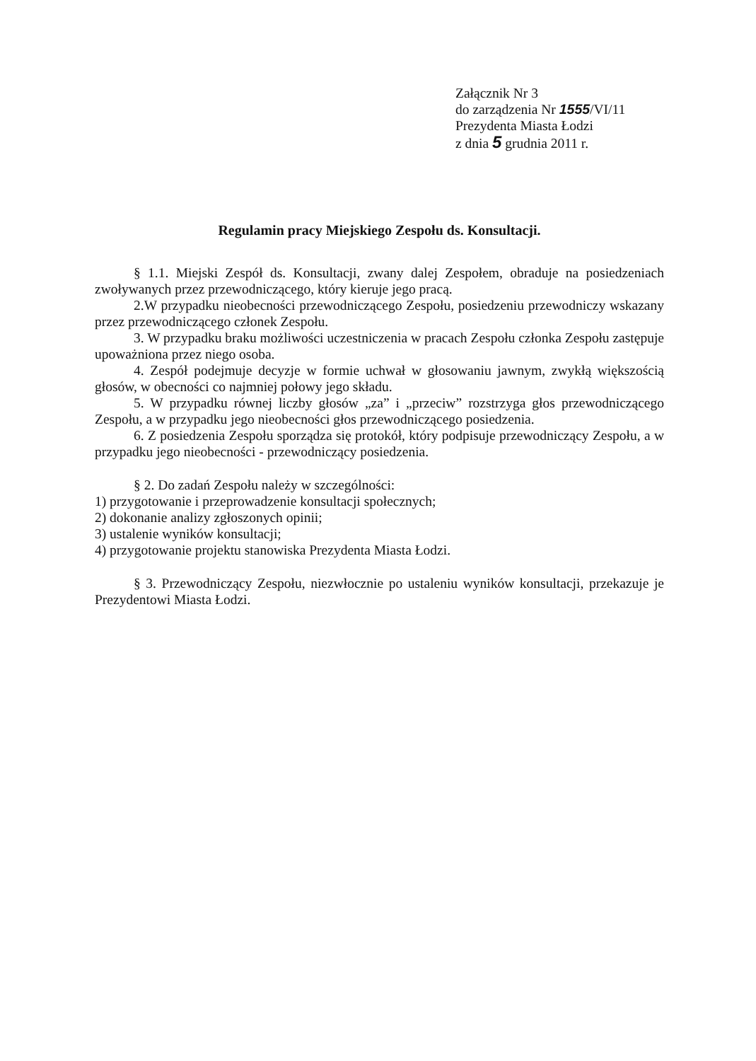Załącznik Nr 3
do zarządzenia Nr 1555/VI/11
Prezydenta Miasta Łodzi
z dnia 5 grudnia 2011 r.
Regulamin pracy Miejskiego Zespołu ds. Konsultacji.
§ 1.1. Miejski Zespół ds. Konsultacji, zwany dalej Zespołem, obraduje na posiedzeniach zwoływanych przez przewodniczącego, który kieruje jego pracą.
2.W przypadku nieobecności przewodniczącego Zespołu, posiedzeniu przewodniczy wskazany przez przewodniczącego członek Zespołu.
3. W przypadku braku możliwości uczestniczenia w pracach Zespołu członka Zespołu zastępuje upoważniona przez niego osoba.
4. Zespół podejmuje decyzje w formie uchwał w głosowaniu jawnym, zwykłą większością głosów, w obecności co najmniej połowy jego składu.
5. W przypadku równej liczby głosów „za” i „przeciw” rozstrzyga głos przewodniczącego Zespołu, a w przypadku jego nieobecności głos przewodniczącego posiedzenia.
6. Z posiedzenia Zespołu sporządza się protokół, który podpisuje przewodniczący Zespołu, a w przypadku jego nieobecności - przewodniczący posiedzenia.
§ 2. Do zadań Zespołu należy w szczególności:
1) przygotowanie i przeprowadzenie konsultacji społecznych;
2) dokonanie analizy zgłoszonych opinii;
3) ustalenie wyników konsultacji;
4) przygotowanie projektu stanowiska Prezydenta Miasta Łodzi.
§ 3. Przewodniczący Zespołu, niezwłocznie po ustaleniu wyników konsultacji, przekazuje je Prezydentowi Miasta Łodzi.